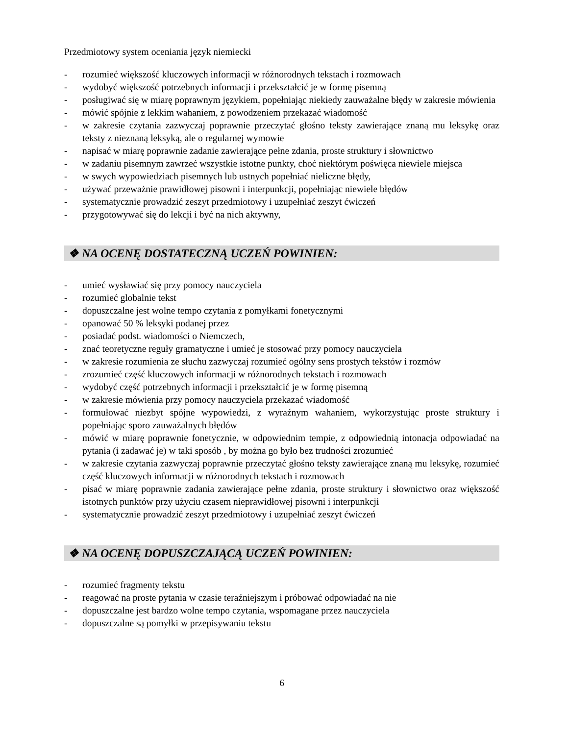Przedmiotowy system oceniania język niemiecki
- rozumieć większość kluczowych informacji w różnorodnych tekstach i rozmowach
- wydobyć większość potrzebnych informacji i przekształcić je w formę pisemną
- posługiwać się w miarę poprawnym językiem, popełniając niekiedy zauważalne błędy w zakresie mówienia
- mówić spójnie z lekkim wahaniem, z powodzeniem przekazać wiadomość
- w zakresie czytania zazwyczaj poprawnie przeczytać głośno teksty zawierające znaną mu leksykę oraz teksty z nieznaną leksyką, ale o regularnej wymowie
- napisać w miarę poprawnie zadanie zawierające pełne zdania, proste struktury i słownictwo
- w zadaniu pisemnym zawrzeć wszystkie istotne punkty, choć niektórym poświęca niewiele miejsca
- w swych wypowiedziach pisemnych lub ustnych popełniać nieliczne błędy,
- używać przeważnie prawidłowej pisowni i interpunkcji, popełniając niewiele błędów
- systematycznie prowadzić zeszyt przedmiotowy i uzupełniać zeszyt ćwiczeń
- przygotowywać się do lekcji i być na nich aktywny,
❖ NA OCENĘ DOSTATECZNĄ UCZEŃ POWINIEN:
- umieć wysławiać się przy pomocy nauczyciela
- rozumieć globalnie tekst
- dopuszczalne jest wolne tempo czytania z pomyłkami fonetycznymi
- opanować 50 % leksyki podanej przez
- posiadać podst. wiadomości o Niemczech,
- znać teoretyczne reguły gramatyczne i umieć je stosować przy pomocy nauczyciela
- w zakresie rozumienia ze słuchu zazwyczaj rozumieć ogólny sens prostych tekstów i rozmów
- zrozumieć część kluczowych informacji w różnorodnych tekstach i rozmowach
- wydobyć część potrzebnych informacji i przekształcić je w formę pisemną
- w zakresie mówienia przy pomocy nauczyciela przekazać wiadomość
- formułować niezbyt spójne wypowiedzi, z wyraźnym wahaniem, wykorzystując proste struktury i popełniając sporo zauważalnych błędów
- mówić w miarę poprawnie fonetycznie, w odpowiednim tempie, z odpowiednią intonacja odpowiadać na pytania (i zadawać je) w taki sposób , by można go było bez trudności zrozumieć
- w zakresie czytania zazwyczaj poprawnie przeczytać głośno teksty zawierające znaną mu leksykę, rozumieć część kluczowych informacji w różnorodnych tekstach i rozmowach
- pisać w miarę poprawnie zadania zawierające pełne zdania, proste struktury i słownictwo oraz większość istotnych punktów przy użyciu czasem nieprawidłowej pisowni i interpunkcji
- systematycznie prowadzić zeszyt przedmiotowy i uzupełniać zeszyt ćwiczeń
❖ NA OCENĘ DOPUSZCZAJĄCĄ UCZEŃ POWINIEN:
- rozumieć fragmenty tekstu
- reagować na proste pytania w czasie teraźniejszym i próbować odpowiadać na nie
- dopuszczalne jest bardzo wolne tempo czytania, wspomagane przez nauczyciela
- dopuszczalne są pomyłki w przepisywaniu tekstu
6